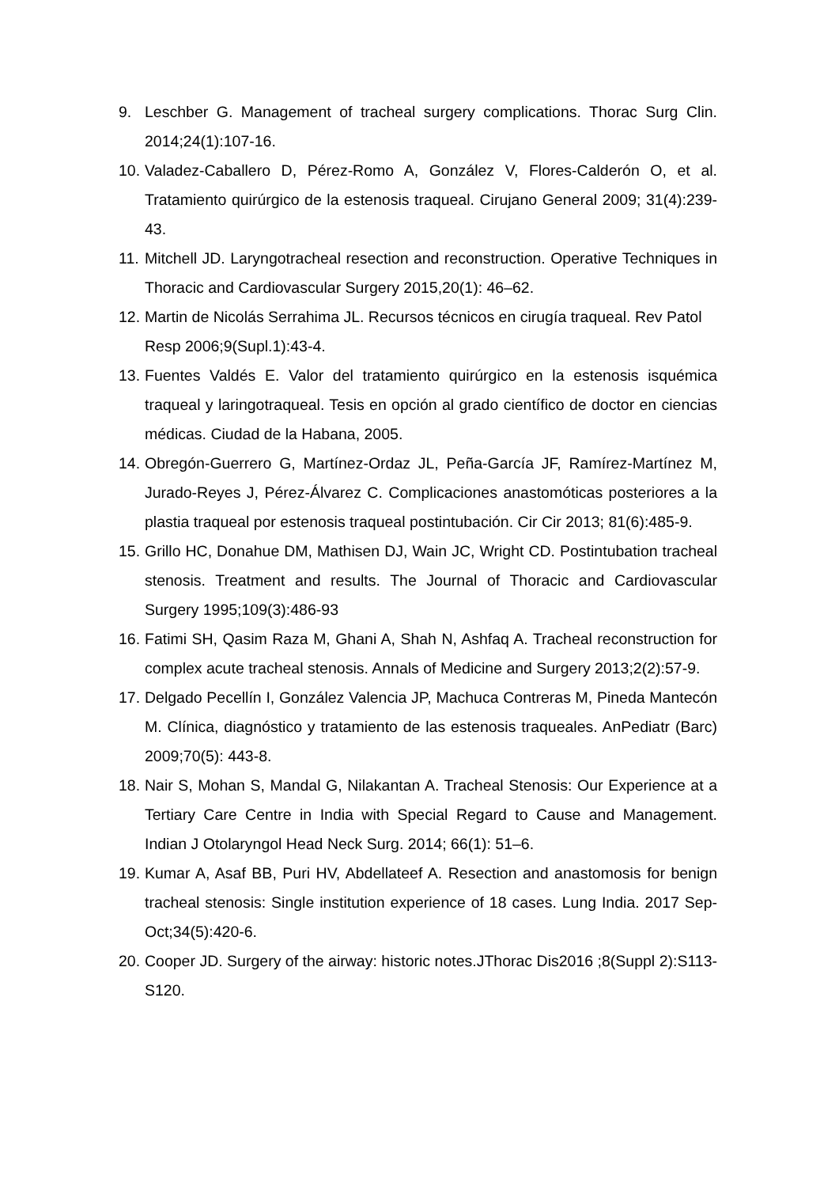9. Leschber G. Management of tracheal surgery complications. Thorac Surg Clin. 2014;24(1):107-16.
10. Valadez-Caballero D, Pérez-Romo A, González V, Flores-Calderón O, et al. Tratamiento quirúrgico de la estenosis traqueal. Cirujano General 2009; 31(4):239-43.
11. Mitchell JD. Laryngotracheal resection and reconstruction. Operative Techniques in Thoracic and Cardiovascular Surgery 2015,20(1): 46–62.
12. Martin de Nicolás Serrahima JL. Recursos técnicos en cirugía traqueal. Rev Patol Resp 2006;9(Supl.1):43-4.
13. Fuentes Valdés E. Valor del tratamiento quirúrgico en la estenosis isquémica traqueal y laringotraqueal. Tesis en opción al grado científico de doctor en ciencias médicas. Ciudad de la Habana, 2005.
14. Obregón-Guerrero G, Martínez-Ordaz JL, Peña-García JF, Ramírez-Martínez M, Jurado-Reyes J, Pérez-Álvarez C. Complicaciones anastomóticas posteriores a la plastia traqueal por estenosis traqueal postintubación. Cir Cir 2013; 81(6):485-9.
15. Grillo HC, Donahue DM, Mathisen DJ, Wain JC, Wright CD. Postintubation tracheal stenosis. Treatment and results. The Journal of Thoracic and Cardiovascular Surgery 1995;109(3):486-93
16. Fatimi SH, Qasim Raza M, Ghani A, Shah N, Ashfaq A. Tracheal reconstruction for complex acute tracheal stenosis. Annals of Medicine and Surgery 2013;2(2):57-9.
17. Delgado Pecellín I, González Valencia JP, Machuca Contreras M, Pineda Mantecón M. Clínica, diagnóstico y tratamiento de las estenosis traqueales. AnPediatr (Barc) 2009;70(5): 443-8.
18. Nair S, Mohan S, Mandal G, Nilakantan A. Tracheal Stenosis: Our Experience at a Tertiary Care Centre in India with Special Regard to Cause and Management. Indian J Otolaryngol Head Neck Surg. 2014; 66(1): 51–6.
19. Kumar A, Asaf BB, Puri HV, Abdellateef A. Resection and anastomosis for benign tracheal stenosis: Single institution experience of 18 cases. Lung India. 2017 Sep-Oct;34(5):420-6.
20. Cooper JD. Surgery of the airway: historic notes.JThorac Dis2016 ;8(Suppl 2):S113-S120.